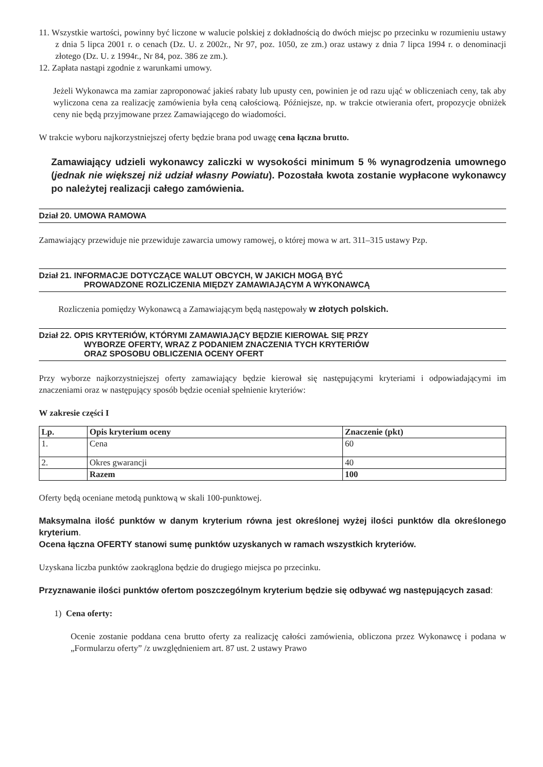11. Wszystkie wartości, powinny być liczone w walucie polskiej z dokładnością do dwóch miejsc po przecinku w rozumieniu ustawy z dnia 5 lipca 2001 r. o cenach (Dz. U. z 2002r., Nr 97, poz. 1050, ze zm.) oraz ustawy z dnia 7 lipca 1994 r. o denominacji złotego (Dz. U. z 1994r., Nr 84, poz. 386 ze zm.).
12. Zapłata nastąpi zgodnie z warunkami umowy.
Jeżeli Wykonawca ma zamiar zaproponować jakieś rabaty lub upusty cen, powinien je od razu ująć w obliczeniach ceny, tak aby wyliczona cena za realizację zamówienia była ceną całościową. Późniejsze, np. w trakcie otwierania ofert, propozycje obniżek ceny nie będą przyjmowane przez Zamawiającego do wiadomości.
W trakcie wyboru najkorzystniejszej oferty będzie brana pod uwagę cena łączna brutto.
Zamawiający udzieli wykonawcy zaliczki w wysokości minimum 5 % wynagrodzenia umownego (jednak nie większej niż udział własny Powiatu). Pozostała kwota zostanie wypłacone wykonawcy po należytej realizacji całego zamówienia.
Dział 20. UMOWA RAMOWA
Zamawiający przewiduje nie przewiduje zawarcia umowy ramowej, o której mowa w art. 311–315 ustawy Pzp.
Dział 21. INFORMACJE DOTYCZĄCE WALUT OBCYCH, W JAKICH MOGĄ BYĆ
PROWADZONE ROZLICZENIA MIĘDZY ZAMAWIAJĄCYM A WYKONAWCĄ
Rozliczenia pomiędzy Wykonawcą a Zamawiającym będą następowały w złotych polskich.
Dział 22. OPIS KRYTERIÓW, KTÓRYMI ZAMAWIAJĄCY BĘDZIE KIEROWAŁ SIĘ PRZY
WYBORZE OFERTY, WRAZ Z PODANIEM ZNACZENIA TYCH KRYTERIÓW
ORAZ SPOSOBU OBLICZENIA OCENY OFERT
Przy wyborze najkorzystniejszej oferty zamawiający będzie kierował się następującymi kryteriami i odpowiadającymi im znaczeniami oraz w następujący sposób będzie oceniał spełnienie kryteriów:
W zakresie części I
| Lp. | Opis kryterium oceny | Znaczenie (pkt) |
| --- | --- | --- |
| 1. | Cena | 60 |
| 2. | Okres gwarancji | 40 |
| | Razem | 100 |
Oferty będą oceniane metodą punktową w skali 100-punktowej.
Maksymalna ilość punktów w danym kryterium równa jest określonej wyżej ilości punktów dla określonego kryterium.
Ocena łączna OFERTY stanowi sumę punktów uzyskanych w ramach wszystkich kryteriów.
Uzyskana liczba punktów zaokrąglona będzie do drugiego miejsca po przecinku.
Przyznawanie ilości punktów ofertom poszczególnym kryterium będzie się odbywać wg następujących zasad:
1) Cena oferty:
Ocenie zostanie poddana cena brutto oferty za realizację całości zamówienia, obliczona przez Wykonawcę i podana w „Formularzu oferty” /z uwzględnieniem art. 87 ust. 2 ustawy Prawo